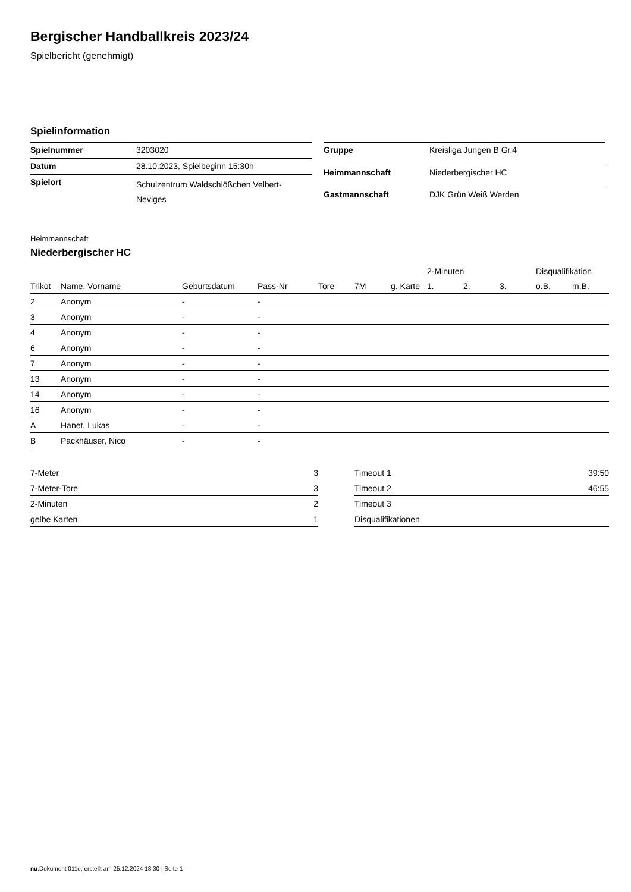Bergischer Handballkreis 2023/24
Spielbericht (genehmigt)
Spielinformation
| Spielnummer | 3203020 |
| Datum | 28.10.2023, Spielbeginn 15:30h |
| Spielort | Schulzentrum Waldschlößchen Velbert-Neviges |
| Gruppe | Kreisliga Jungen B Gr.4 |
| Heimmannschaft | Niederbergischer HC |
| Gastmannschaft | DJK Grün Weiß Werden |
Heimmannschaft
Niederbergischer HC
| | | | | | | | 2-Minuten | | | Disqualifikation | |
| --- | --- | --- | --- | --- | --- | --- | --- | --- | --- | --- | --- |
| Trikot | Name, Vorname | Geburtsdatum | Pass-Nr | Tore | 7M | g. Karte | 1. | 2. | 3. | o.B. | m.B. |
| 2 | Anonym | - | - | | | | | | | | |
| 3 | Anonym | - | - | | | | | | | | |
| 4 | Anonym | - | - | | | | | | | | |
| 6 | Anonym | - | - | | | | | | | | |
| 7 | Anonym | - | - | | | | | | | | |
| 13 | Anonym | - | - | | | | | | | | |
| 14 | Anonym | - | - | | | | | | | | |
| 16 | Anonym | - | - | | | | | | | | |
| A | Hanet, Lukas | - | - | | | | | | | | |
| B | Packhäuser, Nico | - | - | | | | | | | | |
| 7-Meter | 3 |
| 7-Meter-Tore | 3 |
| 2-Minuten | 2 |
| gelbe Karten | 1 |
| Timeout 1 | 39:50 |
| Timeout 2 | 46:55 |
| Timeout 3 | |
| Disqualifikationen | |
nu.Dokument 011e, erstellt am 25.12.2024 18:30 | Seite 1